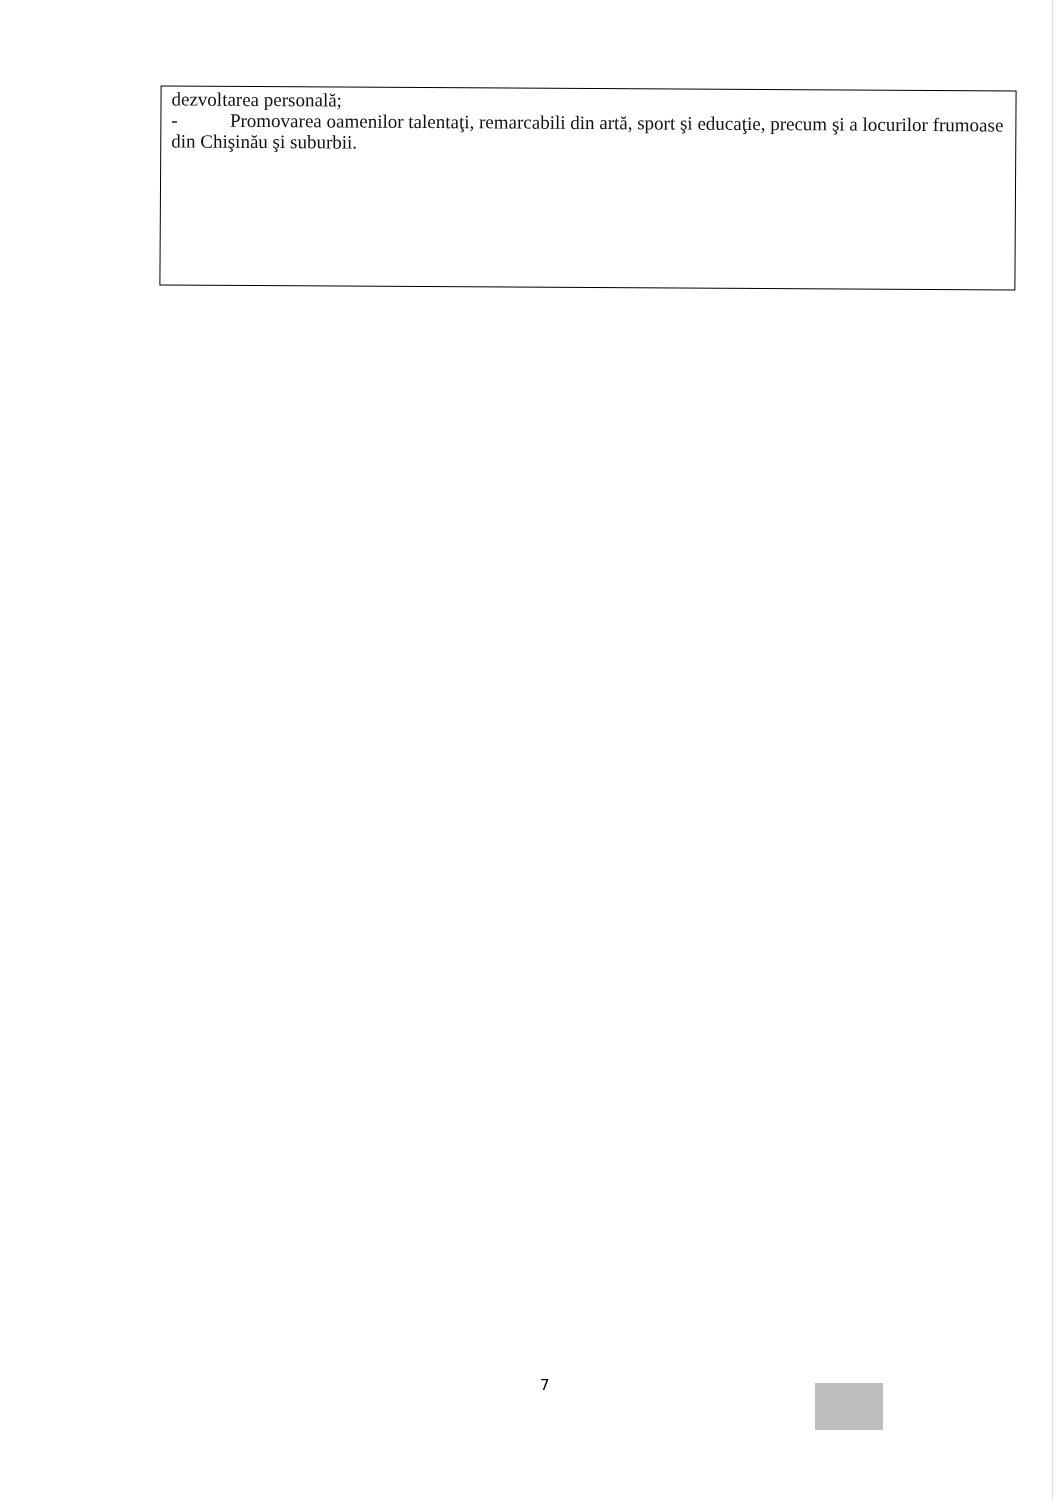dezvoltarea personală;
- Promovarea oamenilor talentaţi, remarcabili din artă, sport şi educaţie, precum şi a locurilor frumoase din Chişinău şi suburbii.
7